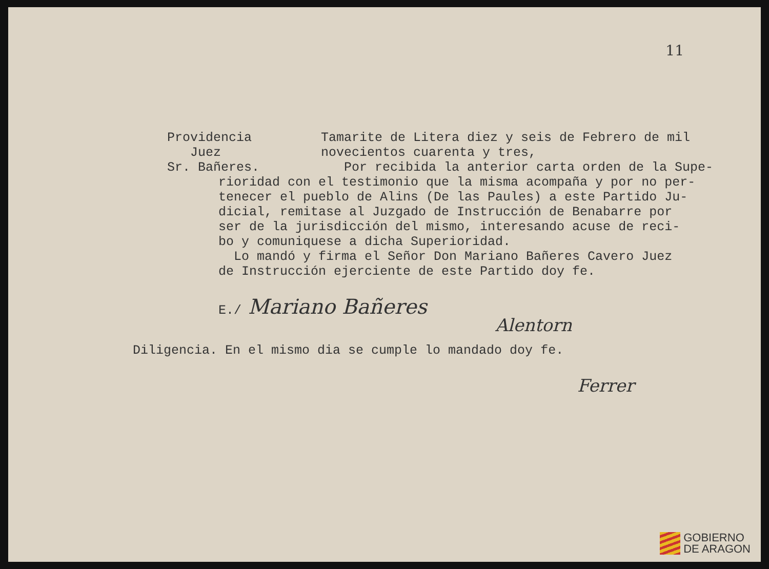11
Providencia
Juez
Sr. Bañeres.
Tamarite de Litera diez y seis de Febrero de mil
novecientos cuarenta y tres,
Por recibida la anterior carta orden de la Supe-
rioridad con el testimonio que la misma acompaña y por no per-
tenecer el pueblo de Alins (De las Paules) a este Partido Ju-
dicial, remitase al Juzgado de Instrucción de Benabarre por
ser de la jurisdicción del mismo, interesando acuse de reci-
bo y comuniquese a dicha Superioridad.
Lo mandó y firma el Señor Don Mariano Bañeres Cavero Juez
de Instrucción ejerciente de este Partido doy fe.
E./ Mariano Bañeres
Alentorn
Diligencia. En el mismo dia se cumple lo mandado doy fe.
Ferrer
GOBIERNO
DE ARAGON